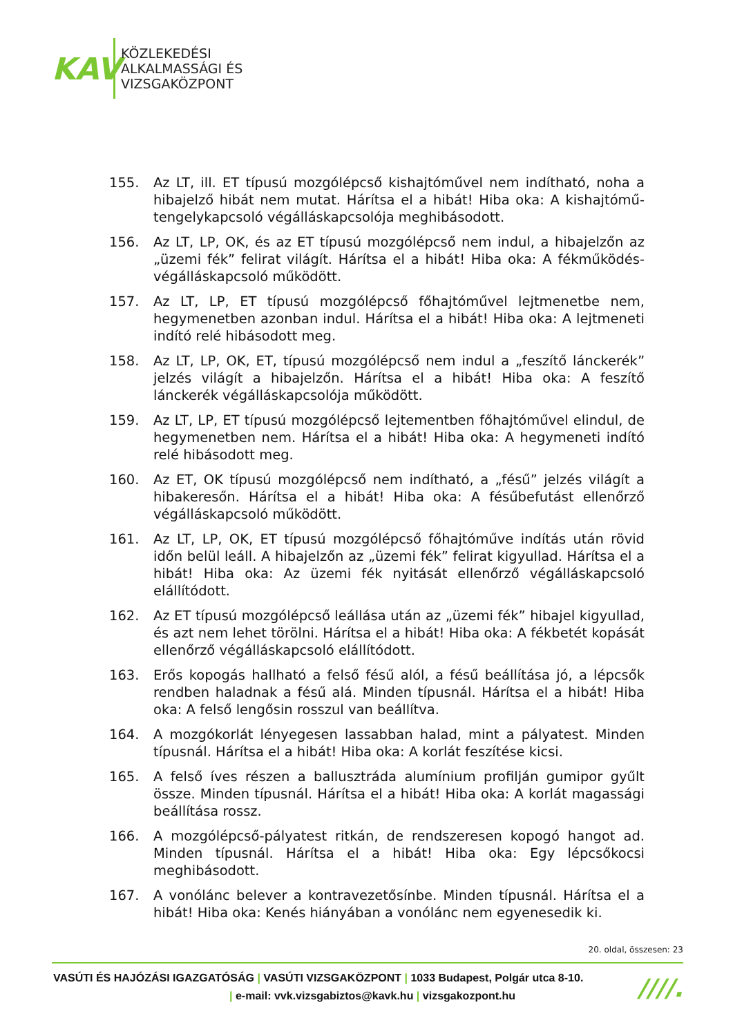KAV
KÖZLEKEDÉSI
ALKALMASSÁGI ÉS
VIZSGAKÖZPONT
155. Az LT, ill. ET típusú mozgólépcső kishajtóművel nem indítható, noha a hibajelző hibát nem mutat. Hárítsa el a hibát! Hiba oka: A kishajtómű-tengelykapcsoló végálláskapcsolója meghibásodott.
156. Az LT, LP, OK, és az ET típusú mozgólépcső nem indul, a hibajelzőn az „üzemi fék” felirat világít. Hárítsa el a hibát! Hiba oka: A fékműködés-végálláskapcsoló működött.
157. Az LT, LP, ET típusú mozgólépcső főhajtóművel lejtmenetbe nem, hegymenetben azonban indul. Hárítsa el a hibát! Hiba oka: A lejtmeneti indító relé hibásodott meg.
158. Az LT, LP, OK, ET, típusú mozgólépcső nem indul a „feszítő lánckerék” jelzés világít a hibajelzőn. Hárítsa el a hibát! Hiba oka: A feszítő lánckerék végálláskapcsolója működött.
159. Az LT, LP, ET típusú mozgólépcső lejtementben főhajtóművel elindul, de hegymenetben nem. Hárítsa el a hibát! Hiba oka: A hegymeneti indító relé hibásodott meg.
160. Az ET, OK típusú mozgólépcső nem indítható, a „fésű” jelzés világít a hibakeresőn. Hárítsa el a hibát! Hiba oka: A fésűbefutást ellenőrző végálláskapcsoló működött.
161. Az LT, LP, OK, ET típusú mozgólépcső főhajtóműve indítás után rövid időn belül leáll. A hibajelzőn az „üzemi fék” felirat kigyullad. Hárítsa el a hibát! Hiba oka: Az üzemi fék nyitását ellenőrző végálláskapcsoló elállítódott.
162. Az ET típusú mozgólépcső leállása után az „üzemi fék” hibajel kigyullad, és azt nem lehet törölni. Hárítsa el a hibát! Hiba oka: A fékbetét kopását ellenőrző végálláskapcsoló elállítódott.
163. Erős kopogás hallható a felső fésű alól, a fésű beállítása jó, a lépcsők rendben haladnak a fésű alá. Minden típusnál. Hárítsa el a hibát! Hiba oka: A felső lengősin rosszul van beállítva.
164. A mozgókorlát lényegesen lassabban halad, mint a pályatest. Minden típusnál. Hárítsa el a hibát! Hiba oka: A korlát feszítése kicsi.
165. A felső íves részen a ballusztráda alumínium profilján gumipor gyűlt össze. Minden típusnál. Hárítsa el a hibát! Hiba oka: A korlát magassági beállítása rossz.
166. A mozgólépcső-pályatest ritkán, de rendszeresen kopogó hangot ad. Minden típusnál. Hárítsa el a hibát! Hiba oka: Egy lépcsőkocsi meghibásodott.
167. A vonólánc belever a kontravezetősínbe. Minden típusnál. Hárítsa el a hibát! Hiba oka: Kenés hiányában a vonólánc nem egyenesedik ki.
20. oldal, összesen: 23
VASÚTI ÉS HAJÓZÁSI IGAZGATÓSÁG | VASÚTI VIZSGAKÖZPONT | 1033 Budapest, Polgár utca 8-10.
| e-mail: vvk.vizsgabiztos@kavk.hu | vizsgakozpont.hu
////.